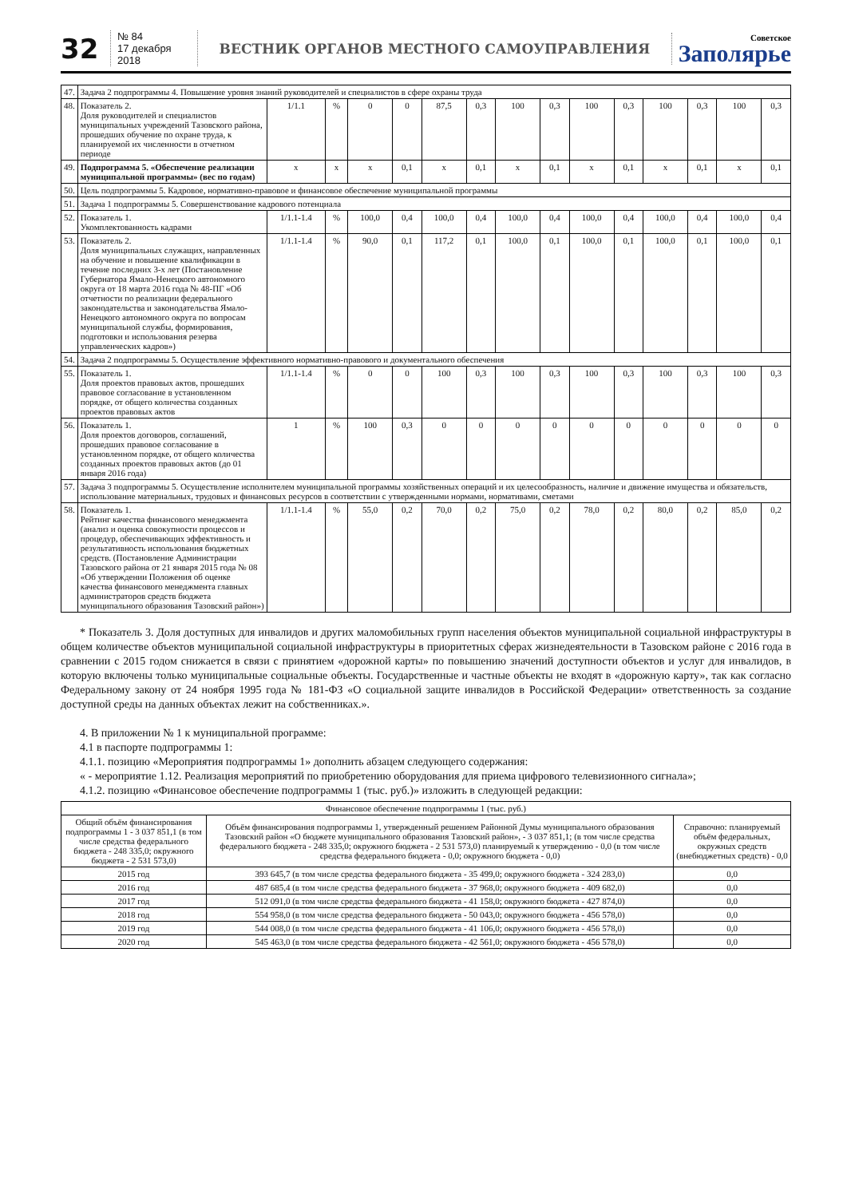32
№ 84
17 декабря 2018
ВЕСТНИК ОРГАНОВ МЕСТНОГО САМОУПРАВЛЕНИЯ
Советское
Заполярье
| 47. | Задача 2 подпрограммы 4. Повышение уровня знаний руководителей и специалистов в сфере охраны труда | | | | | | | | | | | | | | |
| 48. | Показатель 2. Доля руководителей и специалистов муниципальных учреждений Тазовского района, прошедших обучение по охране труда, к планируемой их численности в отчетном периоде | 1/1.1 | % | 0 | 0 | 87,5 | 0,3 | 100 | 0,3 | 100 | 0,3 | 100 | 0,3 | 100 | 0,3 |
| 49. | Подпрограмма 5. «Обеспечение реализации муниципальной программы» (вес по годам) | x | x | x | 0,1 | x | 0,1 | x | 0,1 | x | 0,1 | x | 0,1 | x | 0,1 |
| 50. | Цель подпрограммы 5. Кадровое, нормативно-правовое и финансовое обеспечение муниципальной программы | | | | | | | | | | | | | | |
| 51. | Задача 1 подпрограммы 5. Совершенствование кадрового потенциала | | | | | | | | | | | | | | |
| 52. | Показатель 1. Укомплектованность кадрами | 1/1.1-1.4 | % | 100,0 | 0,4 | 100,0 | 0,4 | 100,0 | 0,4 | 100,0 | 0,4 | 100,0 | 0,4 | 100,0 | 0,4 |
| 53. | Показатель 2. Доля муниципальных служащих, направленных на обучение и повышение квалификации в течение последних 3-х лет (Постановление Губернатора Ямало-Ненецкого автономного округа от 18 марта 2016 года № 48-ПГ «Об отчетности по реализации федерального законодательства и законодательства Ямало-Ненецкого автономного округа по вопросам муниципальной службы, формирования, подготовки и использования резерва управленческих кадров») | 1/1.1-1.4 | % | 90,0 | 0,1 | 117,2 | 0,1 | 100,0 | 0,1 | 100,0 | 0,1 | 100,0 | 0,1 | 100,0 | 0,1 |
| 54. | Задача 2 подпрограммы 5. Осуществление эффективного нормативно-правового и документального обеспечения | | | | | | | | | | | | | | |
| 55. | Показатель 1. Доля проектов правовых актов, прошедших правовое согласование в установленном порядке, от общего количества созданных проектов правовых актов | 1/1.1-1.4 | % | 0 | 0 | 100 | 0,3 | 100 | 0,3 | 100 | 0,3 | 100 | 0,3 | 100 | 0,3 |
| 56. | Показатель 1. Доля проектов договоров, соглашений, прошедших правовое согласование в установленном порядке, от общего количества созданных проектов правовых актов (до 01 января 2016 года) | 1 | % | 100 | 0,3 | 0 | 0 | 0 | 0 | 0 | 0 | 0 | 0 | 0 | 0 |
| 57. | Задача 3 подпрограммы 5. Осуществление исполнителем муниципальной программы хозяйственных операций и их целесообразность, наличие и движение имущества и обязательств, использование материальных, трудовых и финансовых ресурсов в соответствии с утвержденными нормами, нормативами, сметами | | | | | | | | | | | | | | |
| 58. | Показатель 1. Рейтинг качества финансового менеджмента (анализ и оценка совокупности процессов и процедур, обеспечивающих эффективность и результативность использования бюджетных средств. (Постановление Администрации Тазовского района от 21 января 2015 года № 08 «Об утверждении Положения об оценке качества финансового менеджмента главных администраторов средств бюджета муниципального образования Тазовский район») | 1/1.1-1.4 | % | 55,0 | 0,2 | 70,0 | 0,2 | 75,0 | 0,2 | 78,0 | 0,2 | 80,0 | 0,2 | 85,0 | 0,2 |
* Показатель 3. Доля доступных для инвалидов и других маломобильных групп населения объектов муниципальной социальной инфраструктуры в общем количестве объектов муниципальной социальной инфраструктуры в приоритетных сферах жизнедеятельности в Тазовском районе с 2016 года в сравнении с 2015 годом снижается в связи с принятием «дорожной карты» по повышению значений доступности объектов и услуг для инвалидов, в которую включены только муниципальные социальные объекты. Государственные и частные объекты не входят в «дорожную карту», так как согласно Федеральному закону от 24 ноября 1995 года № 181-ФЗ «О социальной защите инвалидов в Российской Федерации» ответственность за создание доступной среды на данных объектах лежит на собственниках.».
4. В приложении № 1 к муниципальной программе:
4.1 в паспорте подпрограммы 1:
4.1.1. позицию «Мероприятия подпрограммы 1» дополнить абзацем следующего содержания:
« - мероприятие 1.12. Реализация мероприятий по приобретению оборудования для приема цифрового телевизионного сигнала»;
4.1.2. позицию «Финансовое обеспечение подпрограммы 1 (тыс. руб.)» изложить в следующей редакции:
| Финансовое обеспечение подпрограммы 1 (тыс. руб.) | | |
| --- | --- | --- |
| Общий объём финансирования подпрограммы 1 - 3 037 851,1 (в том числе средства федерального бюджета - 248 335,0; окружного бюджета - 2 531 573,0) | Объём финансирования подпрограммы 1, утвержденный решением Районной Думы муниципального образования Тазовский район «О бюджете муниципального образования Тазовский район», - 3 037 851,1; (в том числе средства федерального бюджета - 248 335,0; окружного бюджета - 2 531 573,0) планируемый к утверждению - 0,0 (в том числе средства федерального бюджета - 0,0; окружного бюджета - 0,0) | Справочно: планируемый объём федеральных, окружных средств (внебюджетных средств) - 0,0 |
| 2015 год | 393 645,7 (в том числе средства федерального бюджета - 35 499,0; окружного бюджета - 324 283,0) | 0,0 |
| 2016 год | 487 685,4 (в том числе средства федерального бюджета - 37 968,0; окружного бюджета - 409 682,0) | 0,0 |
| 2017 год | 512 091,0 (в том числе средства федерального бюджета - 41 158,0; окружного бюджета - 427 874,0) | 0,0 |
| 2018 год | 554 958,0 (в том числе средства федерального бюджета - 50 043,0; окружного бюджета - 456 578,0) | 0,0 |
| 2019 год | 544 008,0 (в том числе средства федерального бюджета - 41 106,0; окружного бюджета - 456 578,0) | 0,0 |
| 2020 год | 545 463,0 (в том числе средства федерального бюджета - 42 561,0; окружного бюджета - 456 578,0) | 0,0 |